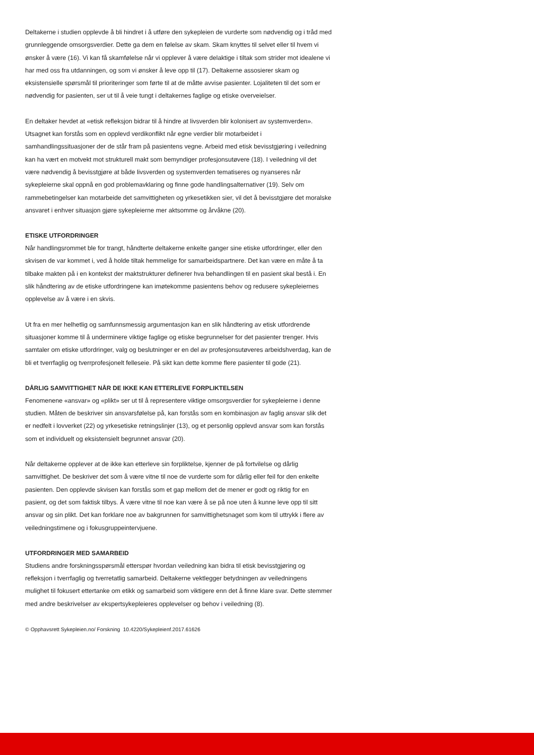Deltakerne i studien opplevde å bli hindret i å utføre den sykepleien de vurderte som nødvendig og i tråd med grunnleggende omsorgsverdier. Dette ga dem en følelse av skam. Skam knyttes til selvet eller til hvem vi ønsker å være (16). Vi kan få skamfølelse når vi opplever å være delaktige i tiltak som strider mot idealene vi har med oss fra utdanningen, og som vi ønsker å leve opp til (17). Deltakerne assosierer skam og eksistensielle spørsmål til prioriteringer som førte til at de måtte avvise pasienter. Lojaliteten til det som er nødvendig for pasienten, ser ut til å veie tungt i deltakernes faglige og etiske overveielser.
En deltaker hevdet at «etisk refleksjon bidrar til å hindre at livsverden blir kolonisert av systemverden». Utsagnet kan forstås som en opplevd verdikonflikt når egne verdier blir motarbeidet i samhandlingssituasjoner der de står fram på pasientens vegne. Arbeid med etisk bevisstgjøring i veiledning kan ha vært en motvekt mot strukturell makt som bemyndiger profesjonsutøvere (18). I veiledning vil det være nødvendig å bevisstgjøre at både livsverden og systemverden tematiseres og nyanseres når sykepleierne skal oppnå en god problemavklaring og finne gode handlingsalternativer (19). Selv om rammebetingelser kan motarbeide det samvittigheten og yrkesetikken sier, vil det å bevisstgjøre det moralske ansvaret i enhver situasjon gjøre sykepleierne mer aktsomme og årvåkne (20).
ETISKE UTFORDRINGER
Når handlingsrommet ble for trangt, håndterte deltakerne enkelte ganger sine etiske utfordringer, eller den skvisen de var kommet i, ved å holde tiltak hemmelige for samarbeidspartnere. Det kan være en måte å ta tilbake makten på i en kontekst der maktstrukturer definerer hva behandlingen til en pasient skal bestå i. En slik håndtering av de etiske utfordringene kan imøtekomme pasientens behov og redusere sykepleiernes opplevelse av å være i en skvis.
Ut fra en mer helhetlig og samfunnsmessig argumentasjon kan en slik håndtering av etisk utfordrende situasjoner komme til å underminere viktige faglige og etiske begrunnelser for det pasienter trenger. Hvis samtaler om etiske utfordringer, valg og beslutninger er en del av profesjonsutøveres arbeidshverdag, kan de bli et tverrfaglig og tverrprofesjonelt felleseie. På sikt kan dette komme flere pasienter til gode (21).
DÅRLIG SAMVITTIGHET NÅR DE IKKE KAN ETTERLEVE FORPLIKTELSEN
Fenomenene «ansvar» og «plikt» ser ut til å representere viktige omsorgsverdier for sykepleierne i denne studien. Måten de beskriver sin ansvarsfølelse på, kan forstås som en kombinasjon av faglig ansvar slik det er nedfelt i lovverket (22) og yrkesetiske retningslinjer (13), og et personlig opplevd ansvar som kan forstås som et individuelt og eksistensielt begrunnet ansvar (20).
Når deltakerne opplever at de ikke kan etterleve sin forpliktelse, kjenner de på fortvilelse og dårlig samvittighet. De beskriver det som å være vitne til noe de vurderte som for dårlig eller feil for den enkelte pasienten. Den opplevde skvisen kan forstås som et gap mellom det de mener er godt og riktig for en pasient, og det som faktisk tilbys. Å være vitne til noe kan være å se på noe uten å kunne leve opp til sitt ansvar og sin plikt. Det kan forklare noe av bakgrunnen for samvittighetsnaget som kom til uttrykk i flere av veiledningstimene og i fokusgruppeintervjuene.
UTFORDRINGER MED SAMARBEID
Studiens andre forskningsspørsmål etterspør hvordan veiledning kan bidra til etisk bevisstgjøring og refleksjon i tverrfaglig og tverretatlig samarbeid. Deltakerne vektlegger betydningen av veiledningens mulighet til fokusert ettertanke om etikk og samarbeid som viktigere enn det å finne klare svar. Dette stemmer med andre beskrivelser av ekspertsykepleieres opplevelser og behov i veiledning (8).
© Opphavsrett Sykepleien.no/ Forskning 10.4220/Sykepleienf.2017.61626